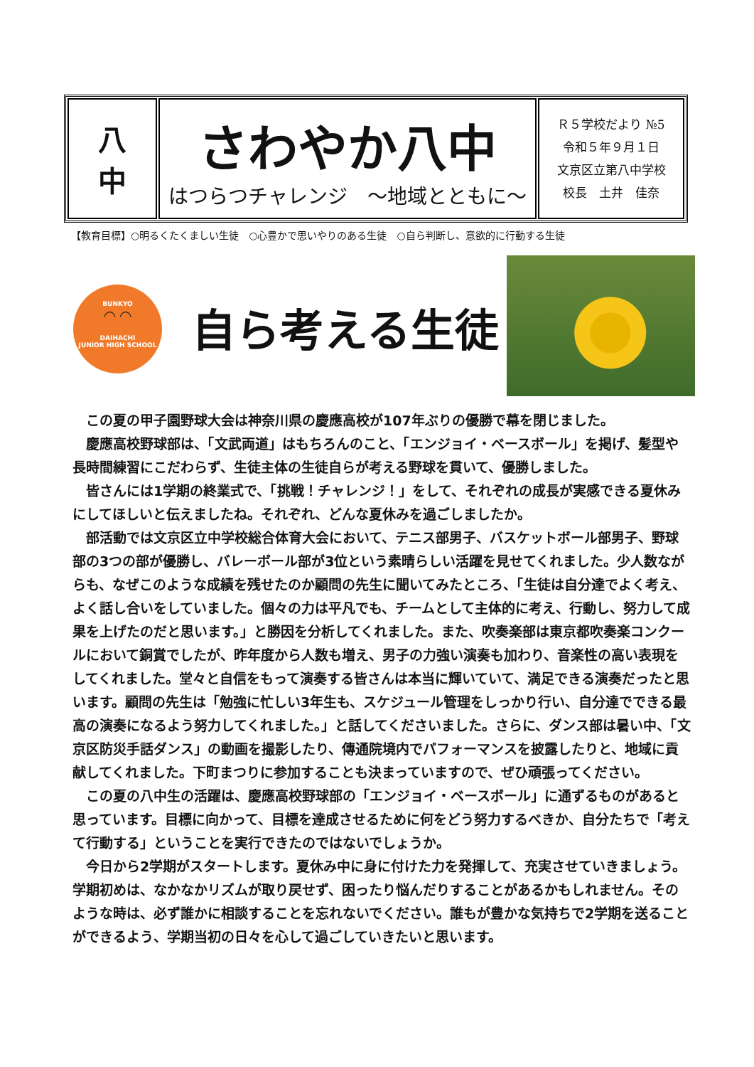| 八 中 | さわやか八中 はつらつチャレンジ ～地域とともに～ | Ｒ５学校だより №5 令和５年９月１日 文京区立第八中学校 校長 土井 佳奈 |
【教育目標】○明るくたくましい生徒　○心豊かで思いやりのある生徒　○自ら判断し、意欲的に行動する生徒
BUNKYO
◠ ◠
DAIHACHI
JUNIOR HIGH SCHOOL
自ら考える生徒
この夏の甲子園野球大会は神奈川県の慶應高校が107年ぶりの優勝で幕を閉じました。
慶應高校野球部は、「文武両道」はもちろんのこと、「エンジョイ・ベースボール」を掲げ、髪型や長時間練習にこだわらず、生徒主体の生徒自らが考える野球を貫いて、優勝しました。
皆さんには1学期の終業式で、「挑戦！チャレンジ！」をして、それぞれの成長が実感できる夏休みにしてほしいと伝えましたね。それぞれ、どんな夏休みを過ごしましたか。
部活動では文京区立中学校総合体育大会において、テニス部男子、バスケットボール部男子、野球部の3つの部が優勝し、バレーボール部が3位という素晴らしい活躍を見せてくれました。少人数ながらも、なぜこのような成績を残せたのか顧問の先生に聞いてみたところ、「生徒は自分達でよく考え、よく話し合いをしていました。個々の力は平凡でも、チームとして主体的に考え、行動し、努力して成果を上げたのだと思います。」と勝因を分析してくれました。また、吹奏楽部は東京都吹奏楽コンクールにおいて銅賞でしたが、昨年度から人数も増え、男子の力強い演奏も加わり、音楽性の高い表現をしてくれました。堂々と自信をもって演奏する皆さんは本当に輝いていて、満足できる演奏だったと思います。顧問の先生は「勉強に忙しい3年生も、スケジュール管理をしっかり行い、自分達でできる最高の演奏になるよう努力してくれました。」と話してくださいました。さらに、ダンス部は暑い中、「文京区防災手話ダンス」の動画を撮影したり、傳通院境内でパフォーマンスを披露したりと、地域に貢献してくれました。下町まつりに参加することも決まっていますので、ぜひ頑張ってください。
この夏の八中生の活躍は、慶應高校野球部の「エンジョイ・ベースボール」に通ずるものがあると思っています。目標に向かって、目標を達成させるために何をどう努力するべきか、自分たちで「考えて行動する」ということを実行できたのではないでしょうか。
今日から2学期がスタートします。夏休み中に身に付けた力を発揮して、充実させていきましょう。学期初めは、なかなかリズムが取り戻せず、困ったり悩んだりすることがあるかもしれません。そのような時は、必ず誰かに相談することを忘れないでください。誰もが豊かな気持ちで2学期を送ることができるよう、学期当初の日々を心して過ごしていきたいと思います。